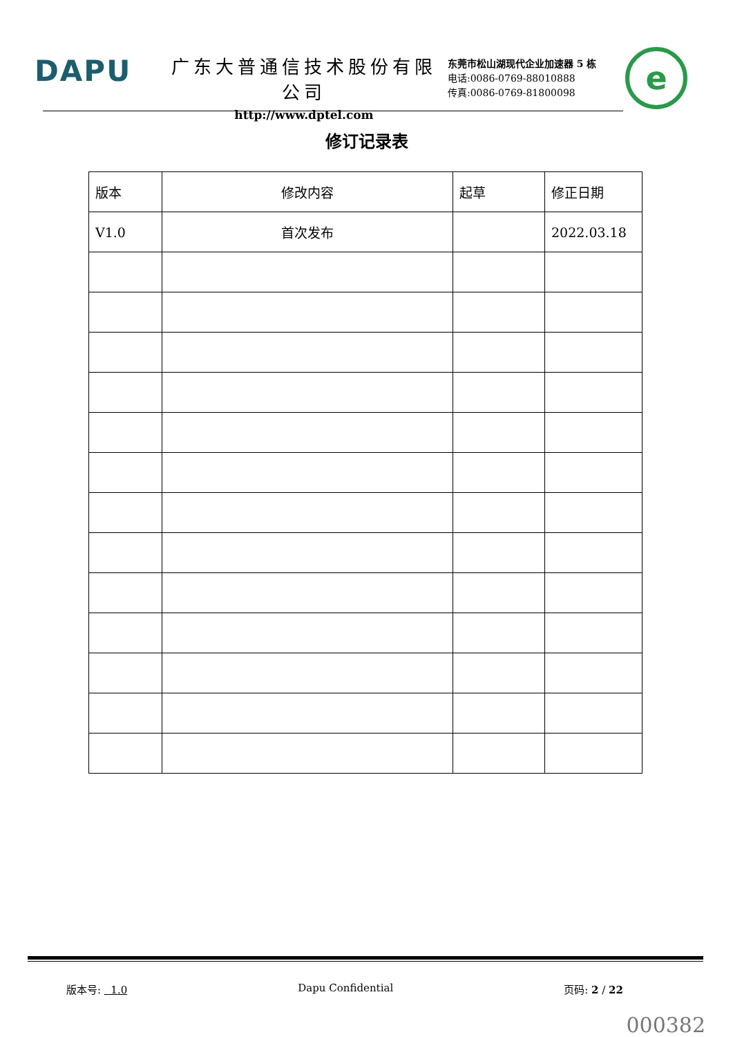DAPU
广东大普通信技术股份有限公司
http://www.dptel.com
东莞市松山湖现代企业加速器 5 栋
电话:0086-0769-88010888
传真:0086-0769-81800098
e
修订记录表
| 版本 | 修改内容 | 起草 | 修正日期 |
| --- | --- | --- | --- |
| V1.0 | 首次发布 | | 2022.03.18 |
版本号: 1.0 Dapu Confidential 页码: 2 / 22
000382